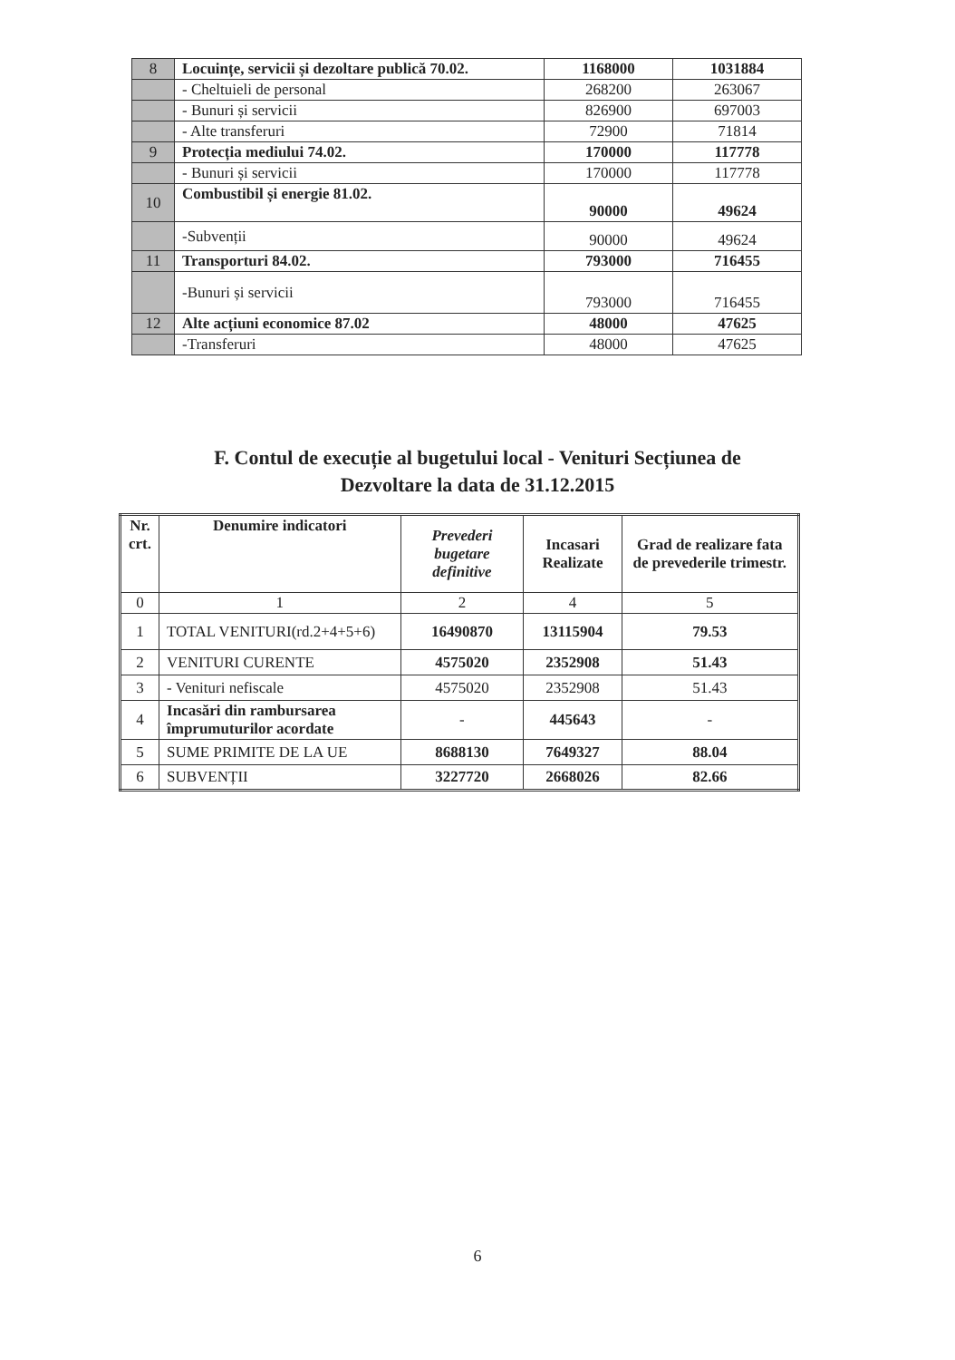| 8 | Locuințe, servicii și dezoltare publică 70.02. | 1168000 | 1031884 |
| | - Cheltuieli de personal | 268200 | 263067 |
| | - Bunuri și servicii | 826900 | 697003 |
| | - Alte transferuri | 72900 | 71814 |
| 9 | Protecția mediului 74.02. | 170000 | 117778 |
| | - Bunuri și servicii | 170000 | 117778 |
| 10 | Combustibil și energie 81.02. | 90000 | 49624 |
| | -Subvenții | 90000 | 49624 |
| 11 | Transporturi 84.02. | 793000 | 716455 |
| | -Bunuri și servicii | 793000 | 716455 |
| 12 | Alte acțiuni economice 87.02 | 48000 | 47625 |
| | -Transferuri | 48000 | 47625 |
F. Contul de execuție al bugetului local - Venituri Secțiunea de
Dezvoltare la data de 31.12.2015
| Nr. crt. | Denumire indicatori | Prevederi bugetare definitive | Incasari Realizate | Grad de realizare fata de prevederile trimestr. |
| --- | --- | --- | --- | --- |
| 0 | 1 | 2 | 4 | 5 |
| 1 | TOTAL VENITURI(rd.2+4+5+6) | 16490870 | 13115904 | 79.53 |
| 2 | VENITURI CURENTE | 4575020 | 2352908 | 51.43 |
| 3 | - Venituri nefiscale | 4575020 | 2352908 | 51.43 |
| 4 | Incasări din rambursarea împrumuturilor acordate | - | 445643 | - |
| 5 | SUME PRIMITE DE LA UE | 8688130 | 7649327 | 88.04 |
| 6 | SUBVENȚII | 3227720 | 2668026 | 82.66 |
6